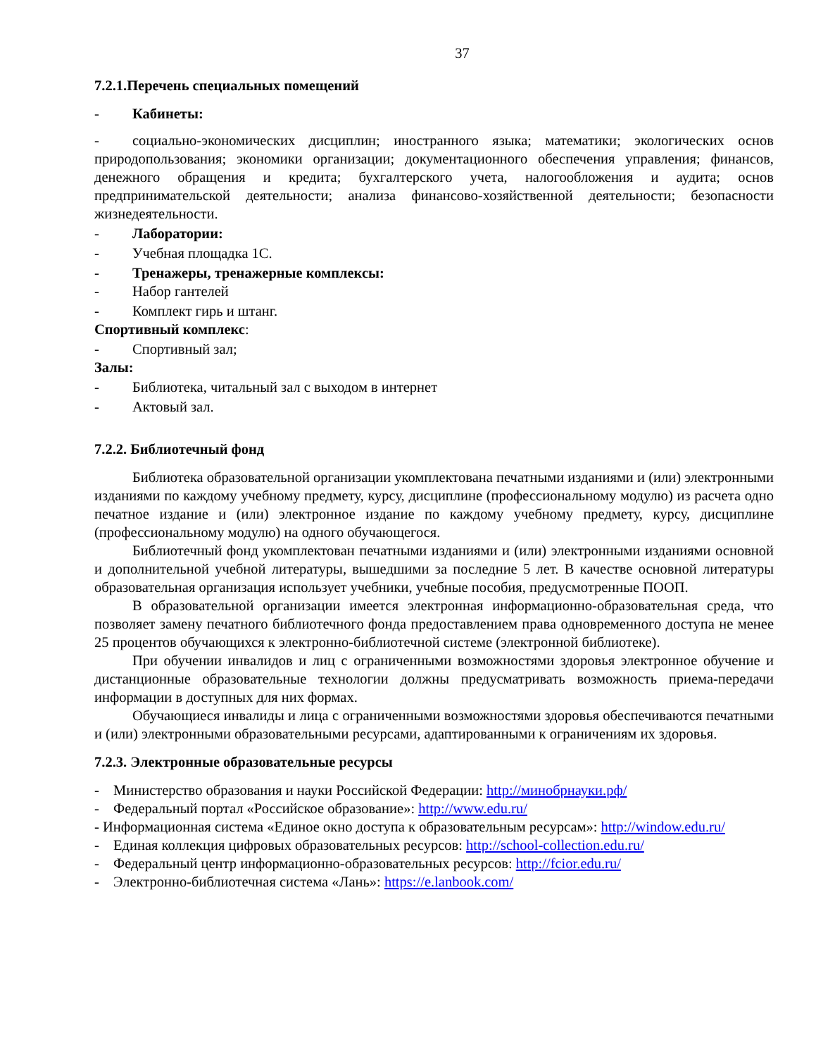37
7.2.1.Перечень специальных помещений
- Кабинеты:
- социально-экономических дисциплин; иностранного языка; математики; экологических основ природопользования; экономики организации; документационного обеспечения управления; финансов, денежного обращения и кредита; бухгалтерского учета, налогообложения и аудита; основ предпринимательской деятельности; анализа финансово-хозяйственной деятельности; безопасности жизнедеятельности.
- Лаборатории:
- Учебная площадка 1С.
- Тренажеры, тренажерные комплексы:
- Набор гантелей
- Комплект гирь и штанг.
Спортивный комплекс:
- Спортивный зал;
Залы:
- Библиотека, читальный зал с выходом в интернет
- Актовый зал.
7.2.2. Библиотечный фонд
Библиотека образовательной организации укомплектована печатными изданиями и (или) электронными изданиями по каждому учебному предмету, курсу, дисциплине (профессиональному модулю) из расчета одно печатное издание и (или) электронное издание по каждому учебному предмету, курсу, дисциплине (профессиональному модулю) на одного обучающегося.
Библиотечный фонд укомплектован печатными изданиями и (или) электронными изданиями основной и дополнительной учебной литературы, вышедшими за последние 5 лет. В качестве основной литературы образовательная организация использует учебники, учебные пособия, предусмотренные ПООП.
В образовательной организации имеется электронная информационно-образовательная среда, что позволяет замену печатного библиотечного фонда предоставлением права одновременного доступа не менее 25 процентов обучающихся к электронно-библиотечной системе (электронной библиотеке).
При обучении инвалидов и лиц с ограниченными возможностями здоровья электронное обучение и дистанционные образовательные технологии должны предусматривать возможность приема-передачи информации в доступных для них формах.
Обучающиеся инвалиды и лица с ограниченными возможностями здоровья обеспечиваются печатными и (или) электронными образовательными ресурсами, адаптированными к ограничениям их здоровья.
7.2.3. Электронные образовательные ресурсы
- Министерство образования и науки Российской Федерации: http://минобрнауки.рф/
- Федеральный портал «Российское образование»: http://www.edu.ru/
- Информационная система «Единое окно доступа к образовательным ресурсам»: http://window.edu.ru/
- Единая коллекция цифровых образовательных ресурсов: http://school-collection.edu.ru/
- Федеральный центр информационно-образовательных ресурсов: http://fcior.edu.ru/
- Электронно-библиотечная система «Лань»: https://e.lanbook.com/